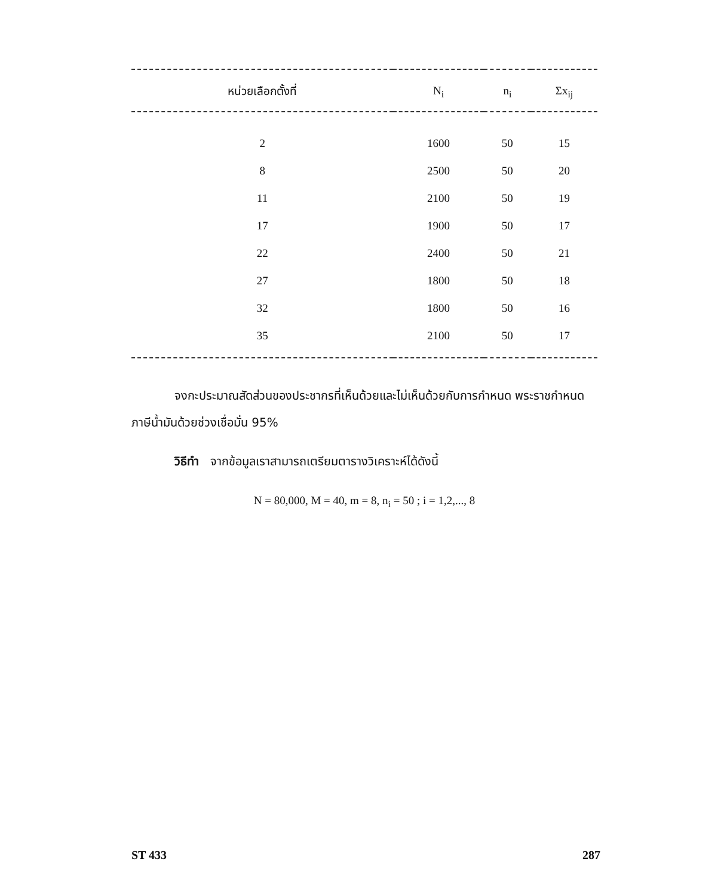| หน่วยเลือกตั้งที่ | N<sub>i</sub> | n<sub>i</sub> | Σx<sub>ij</sub> |
| --- | --- | --- | --- |
| 2 | 1600 | 50 | 15 |
| 8 | 2500 | 50 | 20 |
| 11 | 2100 | 50 | 19 |
| 17 | 1900 | 50 | 17 |
| 22 | 2400 | 50 | 21 |
| 27 | 1800 | 50 | 18 |
| 32 | 1800 | 50 | 16 |
| 35 | 2100 | 50 | 17 |
จงกะประมาณสัดส่วนของประชากรที่เห็นด้วยและไม่เห็นด้วยกับการกำหนด พระราชกำหนดภาษีน้ำมันด้วยช่วงเชื่อมั่น 95%
วิธีทำ จากข้อมูลเราสามารถเตรียมตารางวิเคราะห์ได้ดังนี้
N = 80,000, M = 40, m = 8, n<sub>i</sub> = 50 ; i = 1,2,..., 8
ST 433 287